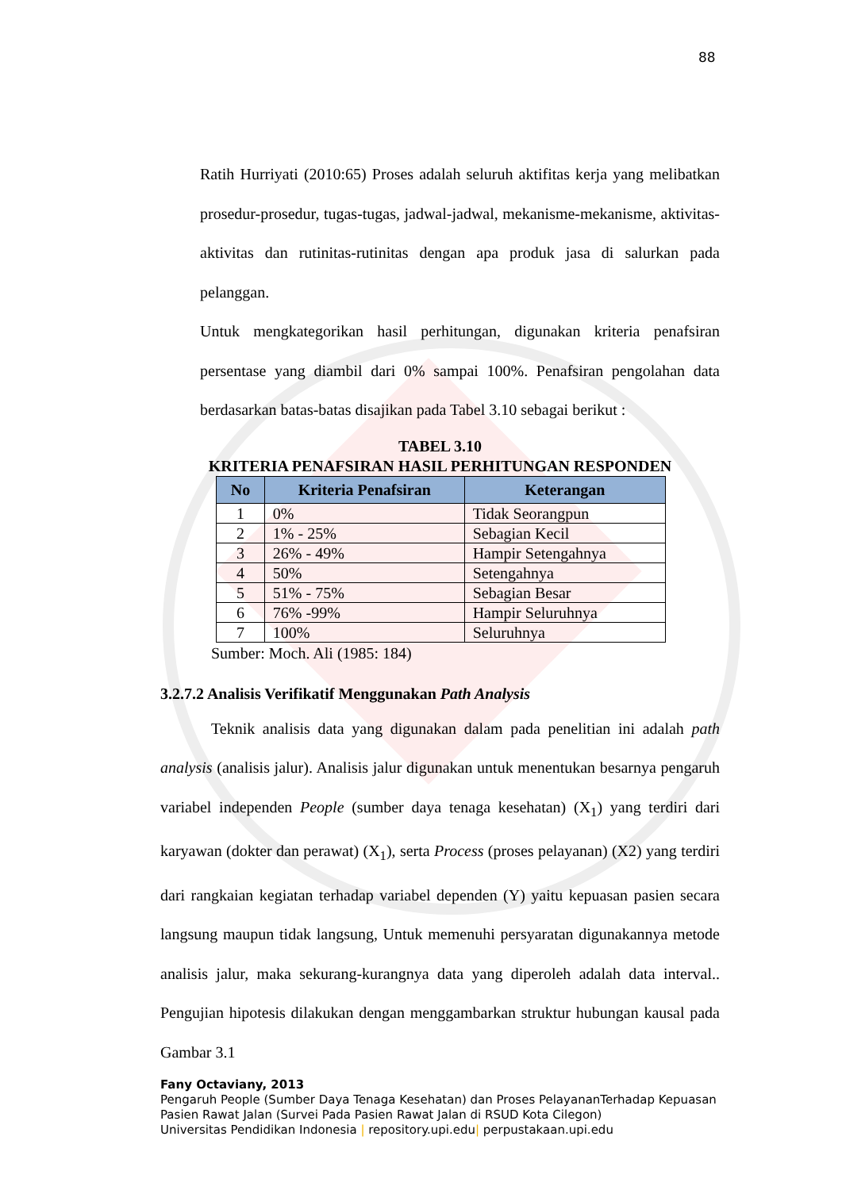88
Ratih Hurriyati (2010:65) Proses adalah seluruh aktifitas kerja yang melibatkan prosedur-prosedur, tugas-tugas, jadwal-jadwal, mekanisme-mekanisme, aktivitas-aktivitas dan rutinitas-rutinitas dengan apa produk jasa di salurkan pada pelanggan.
Untuk mengkategorikan hasil perhitungan, digunakan kriteria penafsiran persentase yang diambil dari 0% sampai 100%. Penafsiran pengolahan data berdasarkan batas-batas disajikan pada Tabel 3.10 sebagai berikut :
TABEL 3.10
KRITERIA PENAFSIRAN HASIL PERHITUNGAN RESPONDEN
| No | Kriteria Penafsiran | Keterangan |
| --- | --- | --- |
| 1 | 0% | Tidak Seorangpun |
| 2 | 1% - 25% | Sebagian Kecil |
| 3 | 26% - 49% | Hampir Setengahnya |
| 4 | 50% | Setengahnya |
| 5 | 51% - 75% | Sebagian Besar |
| 6 | 76% -99% | Hampir Seluruhnya |
| 7 | 100% | Seluruhnya |
Sumber: Moch. Ali (1985: 184)
3.2.7.2 Analisis Verifikatif Menggunakan Path Analysis
Teknik analisis data yang digunakan dalam pada penelitian ini adalah path analysis (analisis jalur). Analisis jalur digunakan untuk menentukan besarnya pengaruh variabel independen People (sumber daya tenaga kesehatan) (X<sub>1</sub>) yang terdiri dari karyawan (dokter dan perawat) (X<sub>1</sub>), serta Process (proses pelayanan) (X2) yang terdiri dari rangkaian kegiatan terhadap variabel dependen (Y) yaitu kepuasan pasien secara langsung maupun tidak langsung, Untuk memenuhi persyaratan digunakannya metode analisis jalur, maka sekurang-kurangnya data yang diperoleh adalah data interval.. Pengujian hipotesis dilakukan dengan menggambarkan struktur hubungan kausal pada Gambar 3.1
Fany Octaviany, 2013
Pengaruh People (Sumber Daya Tenaga Kesehatan) dan Proses PelayananTerhadap Kepuasan
Pasien Rawat Jalan (Survei Pada Pasien Rawat Jalan di RSUD Kota Cilegon)
Universitas Pendidikan Indonesia | repository.upi.edu| perpustakaan.upi.edu